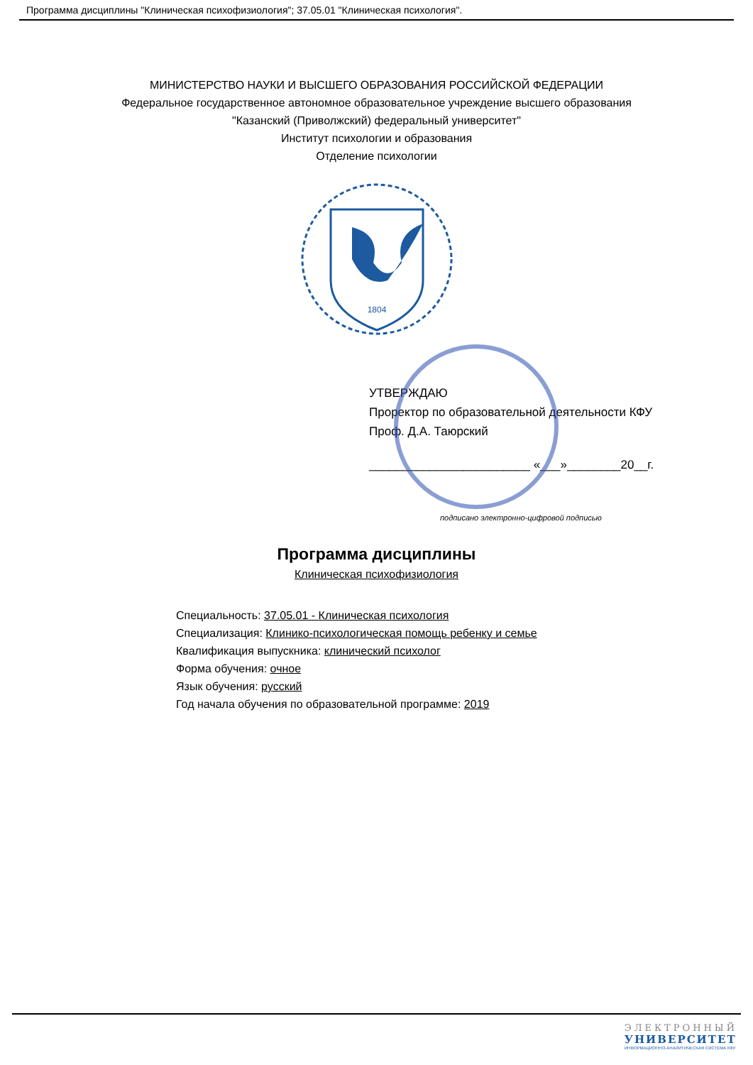Программа дисциплины "Клиническая психофизиология"; 37.05.01 "Клиническая психология".
МИНИСТЕРСТВО НАУКИ И ВЫСШЕГО ОБРАЗОВАНИЯ РОССИЙСКОЙ ФЕДЕРАЦИИ
Федеральное государственное автономное образовательное учреждение высшего образования
"Казанский (Приволжский) федеральный университет"
Институт психологии и образования
Отделение психологии
1804
УТВЕРЖДАЮ
Проректор по образовательной деятельности КФУ
Проф. Д.А. Таюрский
________________________ «___»________20__г.
подписано электронно-цифровой подписью
Программа дисциплины
Клиническая психофизиология
Специальность: 37.05.01 - Клиническая психология
Специализация: Клинико-психологическая помощь ребенку и семье
Квалификация выпускника: клинический психолог
Форма обучения: очное
Язык обучения: русский
Год начала обучения по образовательной программе: 2019
ЭЛЕКТРОННЫЙ
УНИВЕРСИТЕТ
ИНФОРМАЦИОННО-АНАЛИТИЧЕСКАЯ СИСТЕМА КФУ